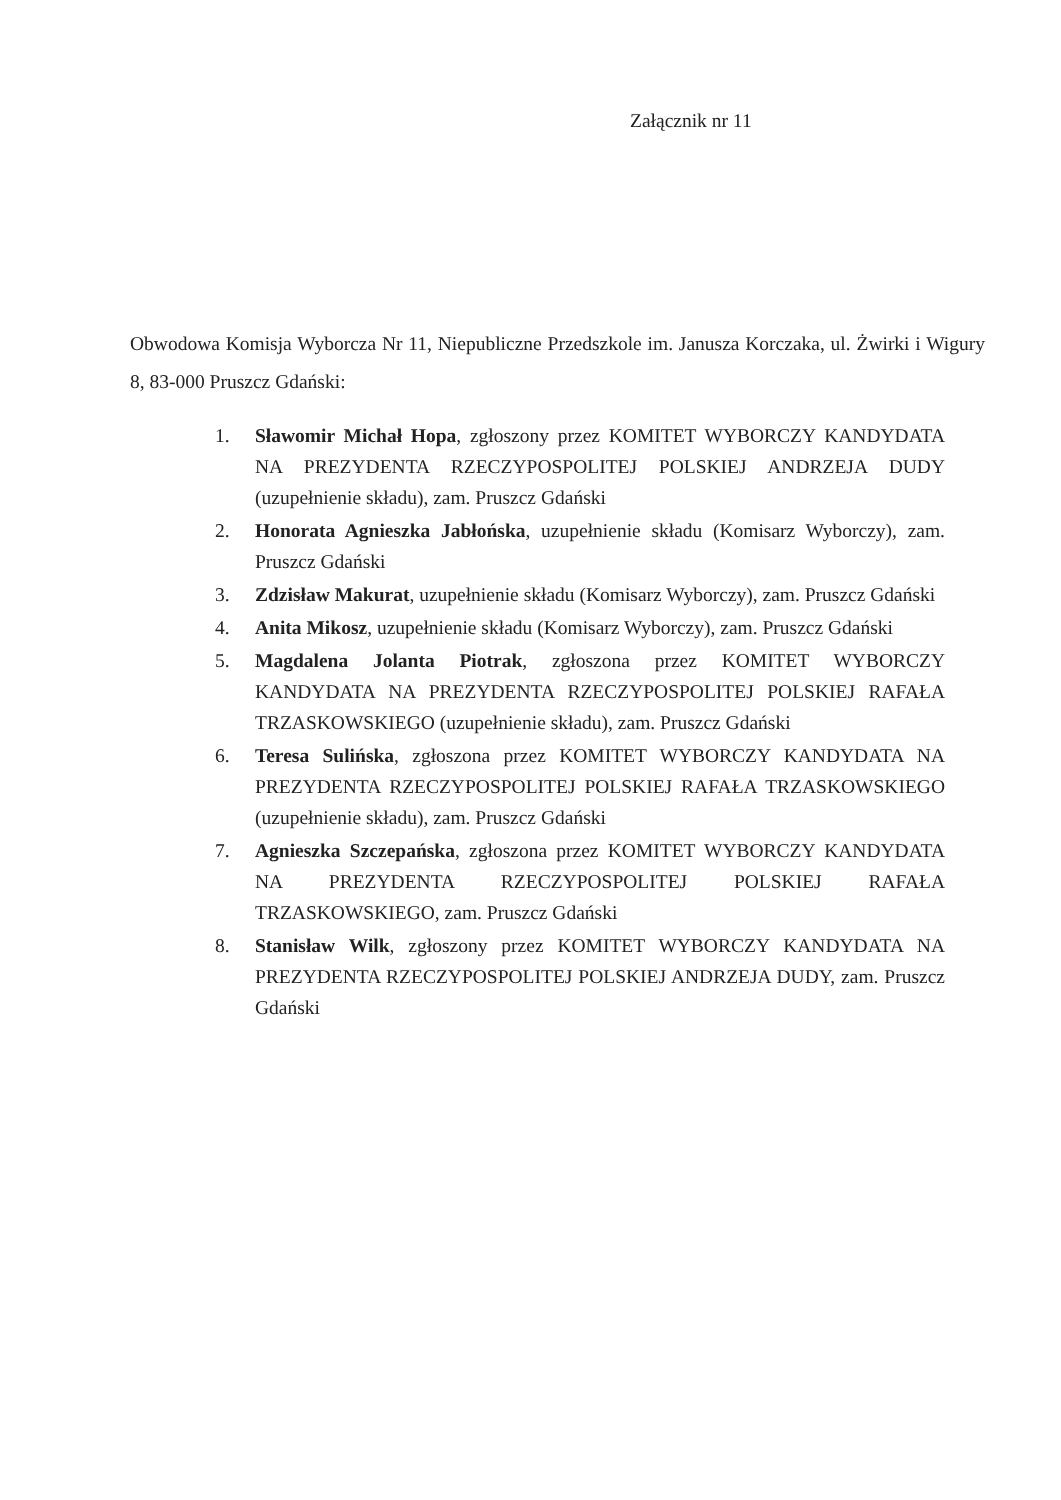Załącznik nr 11
Obwodowa Komisja Wyborcza Nr 11, Niepubliczne Przedszkole im. Janusza Korczaka, ul. Żwirki i Wigury 8, 83-000 Pruszcz Gdański:
1. Sławomir Michał Hopa, zgłoszony przez KOMITET WYBORCZY KANDYDATA NA PREZYDENTA RZECZYPOSPOLITEJ POLSKIEJ ANDRZEJA DUDY (uzupełnienie składu), zam. Pruszcz Gdański
2. Honorata Agnieszka Jabłońska, uzupełnienie składu (Komisarz Wyborczy), zam. Pruszcz Gdański
3. Zdzisław Makurat, uzupełnienie składu (Komisarz Wyborczy), zam. Pruszcz Gdański
4. Anita Mikosz, uzupełnienie składu (Komisarz Wyborczy), zam. Pruszcz Gdański
5. Magdalena Jolanta Piotrak, zgłoszona przez KOMITET WYBORCZY KANDYDATA NA PREZYDENTA RZECZYPOSPOLITEJ POLSKIEJ RAFAŁA TRZASKOWSKIEGO (uzupełnienie składu), zam. Pruszcz Gdański
6. Teresa Sulińska, zgłoszona przez KOMITET WYBORCZY KANDYDATA NA PREZYDENTA RZECZYPOSPOLITEJ POLSKIEJ RAFAŁA TRZASKOWSKIEGO (uzupełnienie składu), zam. Pruszcz Gdański
7. Agnieszka Szczepańska, zgłoszona przez KOMITET WYBORCZY KANDYDATA NA PREZYDENTA RZECZYPOSPOLITEJ POLSKIEJ RAFAŁA TRZASKOWSKIEGO, zam. Pruszcz Gdański
8. Stanisław Wilk, zgłoszony przez KOMITET WYBORCZY KANDYDATA NA PREZYDENTA RZECZYPOSPOLITEJ POLSKIEJ ANDRZEJA DUDY, zam. Pruszcz Gdański